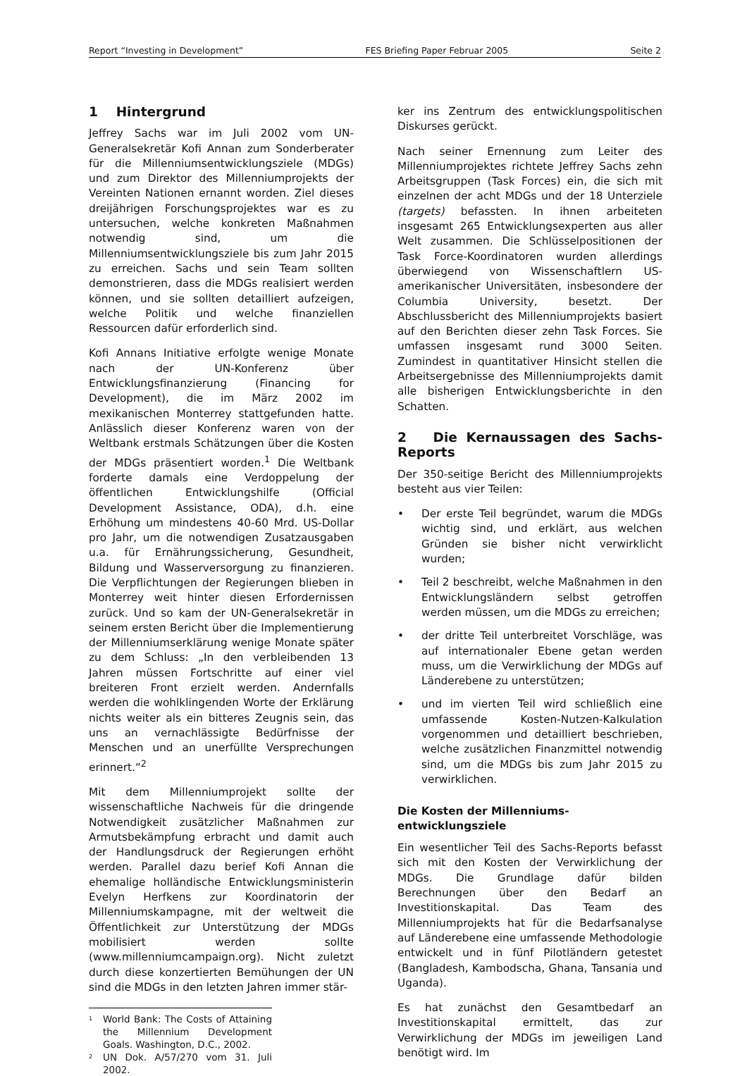Report “Investing in Development” FES Briefing Paper Februar 2005 Seite 2
1 Hintergrund
Jeffrey Sachs war im Juli 2002 vom UN-Generalsekretär Kofi Annan zum Sonderberater für die Millenniumsentwicklungsziele (MDGs) und zum Direktor des Millenniumprojekts der Vereinten Nationen ernannt worden. Ziel dieses dreijährigen Forschungsprojektes war es zu untersuchen, welche konkreten Maßnahmen notwendig sind, um die Millenniumsentwicklungsziele bis zum Jahr 2015 zu erreichen. Sachs und sein Team sollten demonstrieren, dass die MDGs realisiert werden können, und sie sollten detailliert aufzeigen, welche Politik und welche finanziellen Ressourcen dafür erforderlich sind.
Kofi Annans Initiative erfolgte wenige Monate nach der UN-Konferenz über Entwicklungsfinanzierung (Financing for Development), die im März 2002 im mexikanischen Monterrey stattgefunden hatte. Anlässlich dieser Konferenz waren von der Weltbank erstmals Schätzungen über die Kosten der MDGs präsentiert worden.<sup>1</sup> Die Weltbank forderte damals eine Verdoppelung der öffentlichen Entwicklungshilfe (Official Development Assistance, ODA), d.h. eine Erhöhung um mindestens 40-60 Mrd. US-Dollar pro Jahr, um die notwendigen Zusatzausgaben u.a. für Ernährungssicherung, Gesundheit, Bildung und Wasserversorgung zu finanzieren. Die Verpflichtungen der Regierungen blieben in Monterrey weit hinter diesen Erfordernissen zurück. Und so kam der UN-Generalsekretär in seinem ersten Bericht über die Implementierung der Millenniumserklärung wenige Monate später zu dem Schluss: „In den verbleibenden 13 Jahren müssen Fortschritte auf einer viel breiteren Front erzielt werden. Andernfalls werden die wohlklingenden Worte der Erklärung nichts weiter als ein bitteres Zeugnis sein, das uns an vernachlässigte Bedürfnisse der Menschen und an unerfüllte Versprechungen erinnert.“<sup>2</sup>
Mit dem Millenniumprojekt sollte der wissenschaftliche Nachweis für die dringende Notwendigkeit zusätzlicher Maßnahmen zur Armutsbekämpfung erbracht und damit auch der Handlungsdruck der Regierungen erhöht werden. Parallel dazu berief Kofi Annan die ehemalige holländische Entwicklungsministerin Evelyn Herfkens zur Koordinatorin der Millenniumskampagne, mit der weltweit die Öffentlichkeit zur Unterstützung der MDGs mobilisiert werden sollte (www.millenniumcampaign.org). Nicht zuletzt durch diese konzertierten Bemühungen der UN sind die MDGs in den letzten Jahren immer stär-
<sup>1</sup> World Bank: The Costs of Attaining the Millennium Development Goals. Washington, D.C., 2002.
<sup>2</sup> UN Dok. A/57/270 vom 31. Juli 2002.
ker ins Zentrum des entwicklungspolitischen Diskurses gerückt.
Nach seiner Ernennung zum Leiter des Millenniumprojektes richtete Jeffrey Sachs zehn Arbeitsgruppen (Task Forces) ein, die sich mit einzelnen der acht MDGs und der 18 Unterziele (targets) befassten. In ihnen arbeiteten insgesamt 265 Entwicklungsexperten aus aller Welt zusammen. Die Schlüsselpositionen der Task Force-Koordinatoren wurden allerdings überwiegend von Wissenschaftlern US-amerikanischer Universitäten, insbesondere der Columbia University, besetzt. Der Abschlussbericht des Millenniumprojekts basiert auf den Berichten dieser zehn Task Forces. Sie umfassen insgesamt rund 3000 Seiten. Zumindest in quantitativer Hinsicht stellen die Arbeitsergebnisse des Millenniumprojekts damit alle bisherigen Entwicklungsberichte in den Schatten.
2 Die Kernaussagen des Sachs-Reports
Der 350-seitige Bericht des Millenniumprojekts besteht aus vier Teilen:
• Der erste Teil begründet, warum die MDGs wichtig sind, und erklärt, aus welchen Gründen sie bisher nicht verwirklicht wurden;
• Teil 2 beschreibt, welche Maßnahmen in den Entwicklungsländern selbst getroffen werden müssen, um die MDGs zu erreichen;
• der dritte Teil unterbreitet Vorschläge, was auf internationaler Ebene getan werden muss, um die Verwirklichung der MDGs auf Länderebene zu unterstützen;
• und im vierten Teil wird schließlich eine umfassende Kosten-Nutzen-Kalkulation vorgenommen und detailliert beschrieben, welche zusätzlichen Finanzmittel notwendig sind, um die MDGs bis zum Jahr 2015 zu verwirklichen.
Die Kosten der Millenniums-
entwicklungsziele
Ein wesentlicher Teil des Sachs-Reports befasst sich mit den Kosten der Verwirklichung der MDGs. Die Grundlage dafür bilden Berechnungen über den Bedarf an Investitionskapital. Das Team des Millenniumprojekts hat für die Bedarfsanalyse auf Länderebene eine umfassende Methodologie entwickelt und in fünf Pilotländern getestet (Bangladesh, Kambodscha, Ghana, Tansania und Uganda).
Es hat zunächst den Gesamtbedarf an Investitionskapital ermittelt, das zur Verwirklichung der MDGs im jeweiligen Land benötigt wird. Im